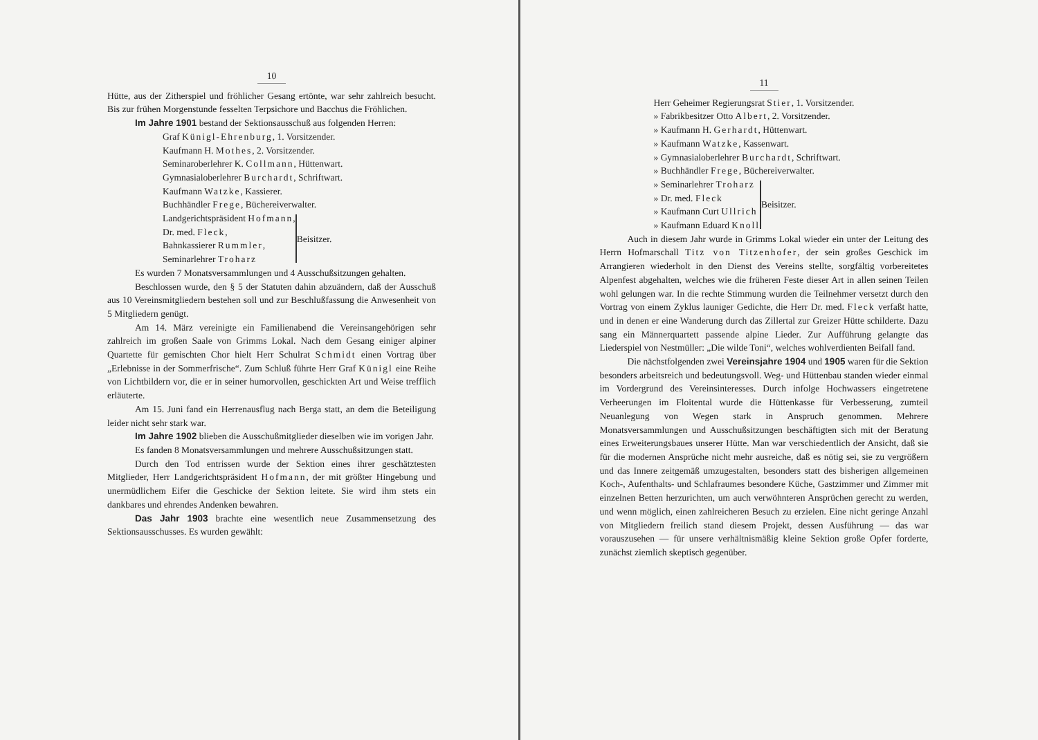10
Hütte, aus der Zitherspiel und fröhlicher Gesang ertönte, war sehr zahlreich besucht. Bis zur frühen Morgenstunde fesselten Terpsichore und Bacchus die Fröhlichen.
Im Jahre 1901 bestand der Sektionsausschuß aus folgenden Herren:
Graf Künigl-Ehrenburg, 1. Vorsitzender.
Kaufmann H. Mothes, 2. Vorsitzender.
Seminaroberlehrer K. Collmann, Hüttenwart.
Gymnasialoberlehrer Burchardt, Schriftwart.
Kaufmann Watzke, Kassierer.
Buchhändler Frege, Büchereiverwalter.
Landgerichtspräsident Hofmann,
Dr. med. Fleck,
Bahnkassierer Rummler,
Seminarlehrer Troharz
Beisitzer.
Es wurden 7 Monatsversammlungen und 4 Ausschußsitzungen gehalten.
Beschlossen wurde, den § 5 der Statuten dahin abzuändern, daß der Ausschuß aus 10 Vereinsmitgliedern bestehen soll und zur Beschlußfassung die Anwesenheit von 5 Mitgliedern genügt.
Am 14. März vereinigte ein Familienabend die Vereinsangehörigen sehr zahlreich im großen Saale von Grimms Lokal. Nach dem Gesang einiger alpiner Quartette für gemischten Chor hielt Herr Schulrat Schmidt einen Vortrag über „Erlebnisse in der Sommerfrische“. Zum Schluß führte Herr Graf Künigl eine Reihe von Lichtbildern vor, die er in seiner humorvollen, geschickten Art und Weise trefflich erläuterte.
Am 15. Juni fand ein Herrenausflug nach Berga statt, an dem die Beteiligung leider nicht sehr stark war.
Im Jahre 1902 blieben die Ausschußmitglieder dieselben wie im vorigen Jahr.
Es fanden 8 Monatsversammlungen und mehrere Ausschußsitzungen statt.
Durch den Tod entrissen wurde der Sektion eines ihrer geschätztesten Mitglieder, Herr Landgerichtspräsident Hofmann, der mit größter Hingebung und unermüdlichem Eifer die Geschicke der Sektion leitete. Sie wird ihm stets ein dankbares und ehrendes Andenken bewahren.
Das Jahr 1903 brachte eine wesentlich neue Zusammensetzung des Sektionsausschusses. Es wurden gewählt:
11
Herr Geheimer Regierungsrat Stier, 1. Vorsitzender.
» Fabrikbesitzer Otto Albert, 2. Vorsitzender.
» Kaufmann H. Gerhardt, Hüttenwart.
» Kaufmann Watzke, Kassenwart.
» Gymnasialoberlehrer Burchardt, Schriftwart.
» Buchhändler Frege, Büchereiverwalter.
» Seminarlehrer Troharz
» Dr. med. Fleck
» Kaufmann Curt Ullrich
» Kaufmann Eduard Knoll
Beisitzer.
Auch in diesem Jahr wurde in Grimms Lokal wieder ein unter der Leitung des Herrn Hofmarschall Titz von Titzenhofer, der sein großes Geschick im Arrangieren wiederholt in den Dienst des Vereins stellte, sorgfältig vorbereitetes Alpenfest abgehalten, welches wie die früheren Feste dieser Art in allen seinen Teilen wohl gelungen war. In die rechte Stimmung wurden die Teilnehmer versetzt durch den Vortrag von einem Zyklus launiger Gedichte, die Herr Dr. med. Fleck verfaßt hatte, und in denen er eine Wanderung durch das Zillertal zur Greizer Hütte schilderte. Dazu sang ein Männerquartett passende alpine Lieder. Zur Aufführung gelangte das Liederspiel von Nestmüller: „Die wilde Toni“, welches wohlverdienten Beifall fand.
Die nächstfolgenden zwei Vereinsjahre 1904 und 1905 waren für die Sektion besonders arbeitsreich und bedeutungsvoll. Weg- und Hüttenbau standen wieder einmal im Vordergrund des Vereinsinteresses. Durch infolge Hochwassers eingetretene Verheerungen im Floitental wurde die Hüttenkasse für Verbesserung, zumteil Neuanlegung von Wegen stark in Anspruch genommen. Mehrere Monatsversammlungen und Ausschußsitzungen beschäftigten sich mit der Beratung eines Erweiterungsbaues unserer Hütte. Man war verschiedentlich der Ansicht, daß sie für die modernen Ansprüche nicht mehr ausreiche, daß es nötig sei, sie zu vergrößern und das Innere zeitgemäß umzugestalten, besonders statt des bisherigen allgemeinen Koch-, Aufenthalts- und Schlafraumes besondere Küche, Gastzimmer und Zimmer mit einzelnen Betten herzurichten, um auch verwöhnteren Ansprüchen gerecht zu werden, und wenn möglich, einen zahlreicheren Besuch zu erzielen. Eine nicht geringe Anzahl von Mitgliedern freilich stand diesem Projekt, dessen Ausführung — das war vorauszusehen — für unsere verhältnismäßig kleine Sektion große Opfer forderte, zunächst ziemlich skeptisch gegenüber.